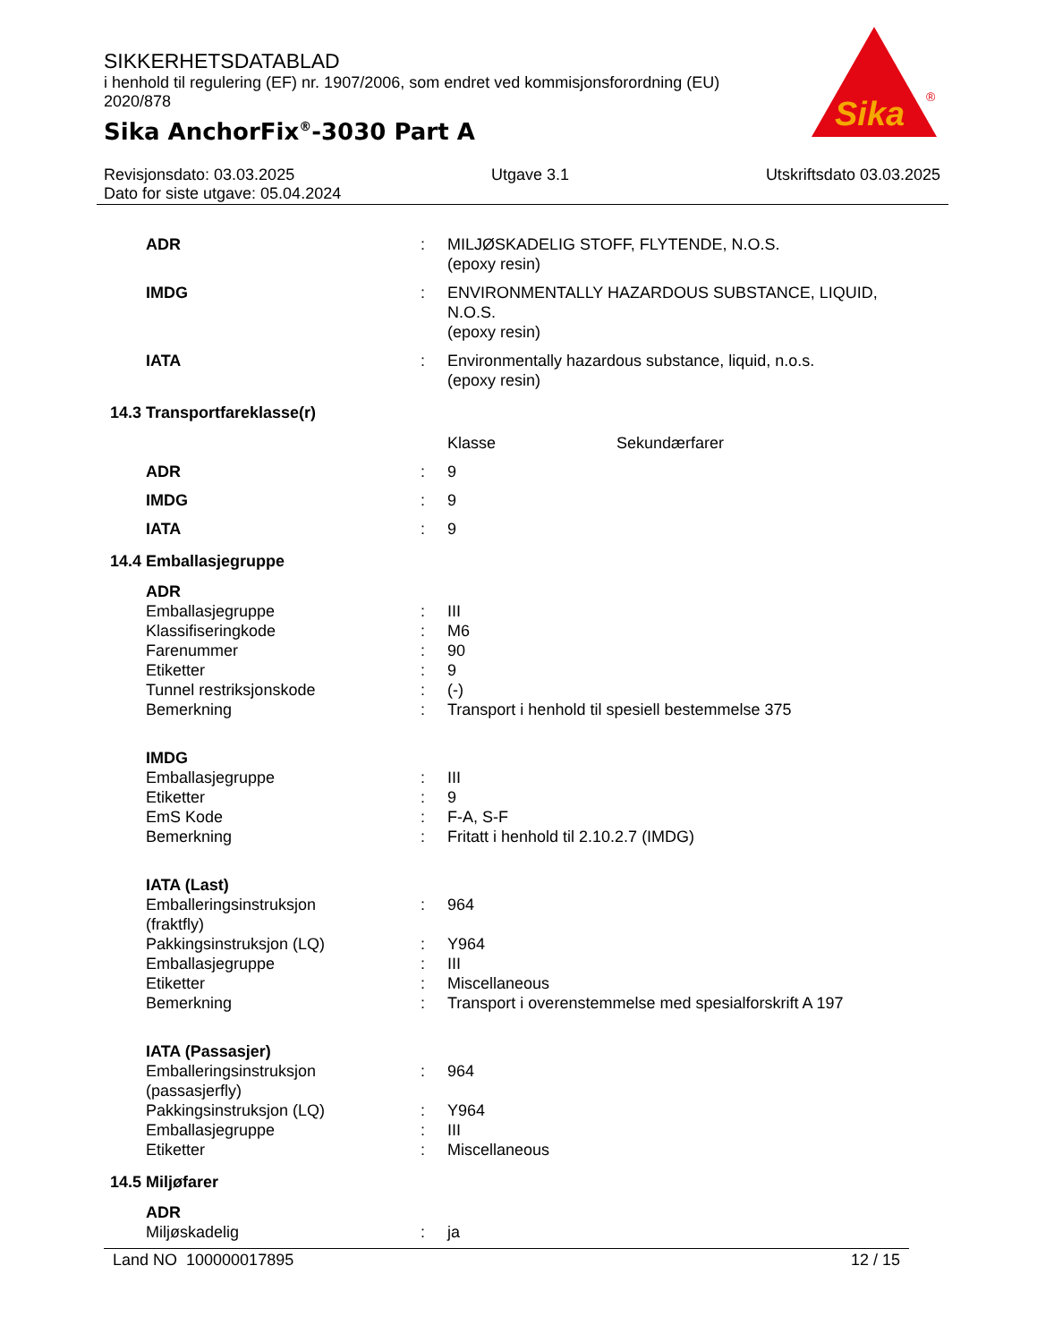SIKKERHETSDATABLAD
i henhold til regulering (EF) nr. 1907/2006, som endret ved kommisjonsforordning (EU) 2020/878
Sika AnchorFix<sup>®</sup>-3030 Part A
Sika
®
Revisjonsdato: 03.03.2025 Utgave 3.1 Utskriftsdato 03.03.2025
Dato for siste utgave: 05.04.2024
| ADR | : | MILJØSKADELIG STOFF, FLYTENDE, N.O.S. (epoxy resin) |
| IMDG | : | ENVIRONMENTALLY HAZARDOUS SUBSTANCE, LIQUID, N.O.S. (epoxy resin) |
| IATA | : | Environmentally hazardous substance, liquid, n.o.s. (epoxy resin) |
| 14.3 Transportfareklasse(r) | | |
| | | Klasse Sekundærfarer |
| ADR | : | 9 |
| IMDG | : | 9 |
| IATA | : | 9 |
| 14.4 Emballasjegruppe | | |
| ADR | | |
| Emballasjegruppe | : | III |
| Klassifiseringkode | : | M6 |
| Farenummer | : | 90 |
| Etiketter | : | 9 |
| Tunnel restriksjonskode | : | (-) |
| Bemerkning | : | Transport i henhold til spesiell bestemmelse 375 |
| IMDG | | |
| Emballasjegruppe | : | III |
| Etiketter | : | 9 |
| EmS Kode | : | F-A, S-F |
| Bemerkning | : | Fritatt i henhold til 2.10.2.7 (IMDG) |
| IATA (Last) | | |
| Emballeringsinstruksjon (fraktfly) | : | 964 |
| Pakkingsinstruksjon (LQ) | : | Y964 |
| Emballasjegruppe | : | III |
| Etiketter | : | Miscellaneous |
| Bemerkning | : | Transport i overenstemmelse med spesialforskrift A 197 |
| IATA (Passasjer) | | |
| Emballeringsinstruksjon (passasjerfly) | : | 964 |
| Pakkingsinstruksjon (LQ) | : | Y964 |
| Emballasjegruppe | : | III |
| Etiketter | : | Miscellaneous |
| 14.5 Miljøfarer | | |
| ADR | | |
| Miljøskadelig | : | ja |
Land NO 100000017895 12 / 15